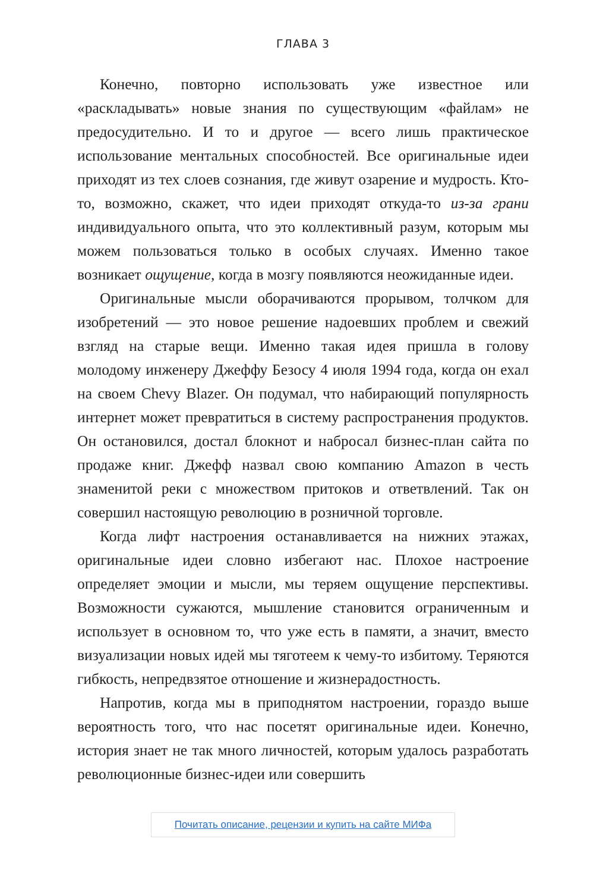ГЛАВА 3
Конечно, повторно использовать уже известное или «раскладывать» новые знания по существующим «файлам» не предосудительно. И то и другое — всего лишь практическое использование ментальных способностей. Все оригинальные идеи приходят из тех слоев сознания, где живут озарение и мудрость. Кто-то, возможно, скажет, что идеи приходят откуда-то из-за грани индивидуального опыта, что это коллективный разум, которым мы можем пользоваться только в особых случаях. Именно такое возникает ощущение, когда в мозгу появляются неожиданные идеи.
Оригинальные мысли оборачиваются прорывом, толчком для изобретений — это новое решение надоевших проблем и свежий взгляд на старые вещи. Именно такая идея пришла в голову молодому инженеру Джеффу Безосу 4 июля 1994 года, когда он ехал на своем Chevy Blazer. Он подумал, что набирающий популярность интернет может превратиться в систему распространения продуктов. Он остановился, достал блокнот и набросал бизнес-план сайта по продаже книг. Джефф назвал свою компанию Amazon в честь знаменитой реки с множеством притоков и ответвлений. Так он совершил настоящую революцию в розничной торговле.
Когда лифт настроения останавливается на нижних этажах, оригинальные идеи словно избегают нас. Плохое настроение определяет эмоции и мысли, мы теряем ощущение перспективы. Возможности сужаются, мышление становится ограниченным и использует в основном то, что уже есть в памяти, а значит, вместо визуализации новых идей мы тяготеем к чему-то избитому. Теряются гибкость, непредвзятое отношение и жизнерадостность.
Напротив, когда мы в приподнятом настроении, гораздо выше вероятность того, что нас посетят оригинальные идеи. Конечно, история знает не так много личностей, которым удалось разработать революционные бизнес-идеи или совершить
Почитать описание, рецензии и купить на сайте МИФа